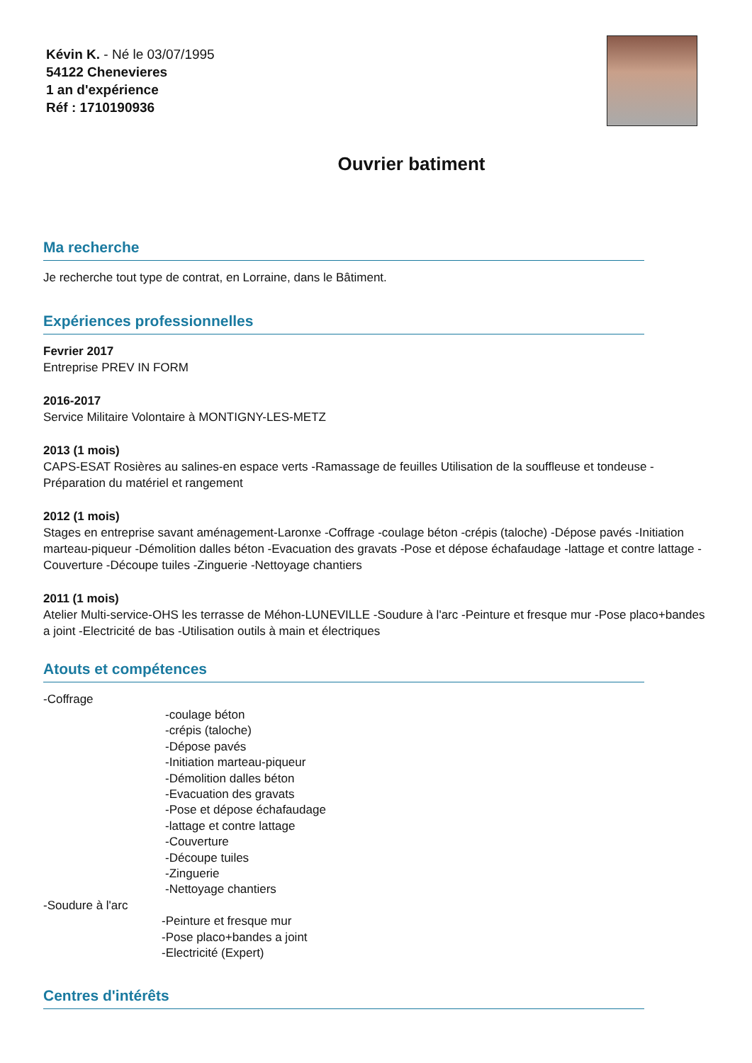Kévin K. - Né le 03/07/1995
54122 Chenevieres
1 an d'expérience
Réf : 1710190936
Ouvrier batiment
Ma recherche
Je recherche tout type de contrat, en Lorraine, dans le Bâtiment.
Expériences professionnelles
Fevrier 2017
Entreprise PREV IN FORM
2016-2017
Service Militaire Volontaire à MONTIGNY-LES-METZ
2013 (1 mois)
CAPS-ESAT Rosières au salines-en espace verts -Ramassage de feuilles Utilisation de la souffleuse et tondeuse -Préparation du matériel et rangement
2012 (1 mois)
Stages en entreprise savant aménagement-Laronxe -Coffrage -coulage béton -crépis (taloche) -Dépose pavés -Initiation marteau-piqueur -Démolition dalles béton -Evacuation des gravats -Pose et dépose échafaudage -lattage et contre lattage -Couverture -Découpe tuiles -Zinguerie -Nettoyage chantiers
2011 (1 mois)
Atelier Multi-service-OHS les terrasse de Méhon-LUNEVILLE -Soudure à l'arc -Peinture et fresque mur -Pose placo+bandes a joint -Electricité de bas -Utilisation outils à main et électriques
Atouts et compétences
-Coffrage
-coulage béton
-crépis (taloche)
-Dépose pavés
-Initiation marteau-piqueur
-Démolition dalles béton
-Evacuation des gravats
-Pose et dépose échafaudage
-lattage et contre lattage
-Couverture
-Découpe tuiles
-Zinguerie
-Nettoyage chantiers
-Soudure à l'arc
-Peinture et fresque mur
-Pose placo+bandes a joint
-Electricité (Expert)
Centres d'intérêts